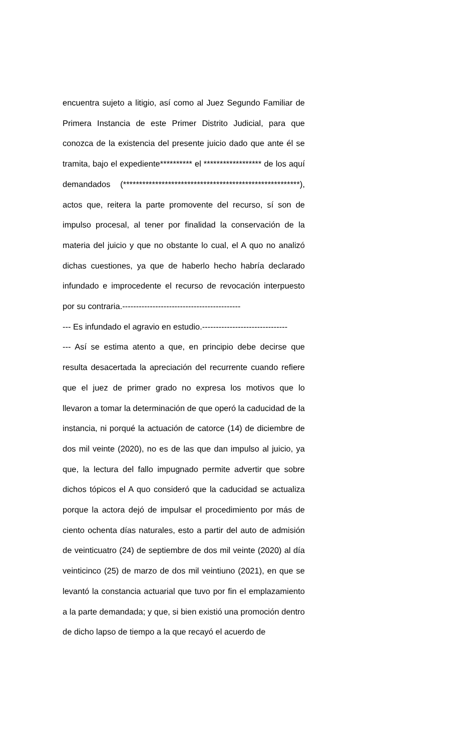encuentra sujeto a litigio, así como al Juez Segundo Familiar de Primera Instancia de este Primer Distrito Judicial, para que conozca de la existencia del presente juicio dado que ante él se tramita, bajo el expediente********** el ****************** de los aquí demandados (*******************************************************), actos que, reitera la parte promovente del recurso, sí son de impulso procesal, al tener por finalidad la conservación de la materia del juicio y que no obstante lo cual, el A quo no analizó dichas cuestiones, ya que de haberlo hecho habría declarado infundado e improcedente el recurso de revocación interpuesto por su contraria.-------------------------------------------
--- Es infundado el agravio en estudio.-------------------------------
--- Así se estima atento a que, en principio debe decirse que resulta desacertada la apreciación del recurrente cuando refiere que el juez de primer grado no expresa los motivos que lo llevaron a tomar la determinación de que operó la caducidad de la instancia, ni porqué la actuación de catorce (14) de diciembre de dos mil veinte (2020), no es de las que dan impulso al juicio, ya que, la lectura del fallo impugnado permite advertir que sobre dichos tópicos el A quo consideró que la caducidad se actualiza porque la actora dejó de impulsar el procedimiento por más de ciento ochenta días naturales, esto a partir del auto de admisión de veinticuatro (24) de septiembre de dos mil veinte (2020) al día veinticinco (25) de marzo de dos mil veintiuno (2021), en que se levantó la constancia actuarial que tuvo por fin el emplazamiento a la parte demandada; y que, si bien existió una promoción dentro de dicho lapso de tiempo a la que recayó el acuerdo de